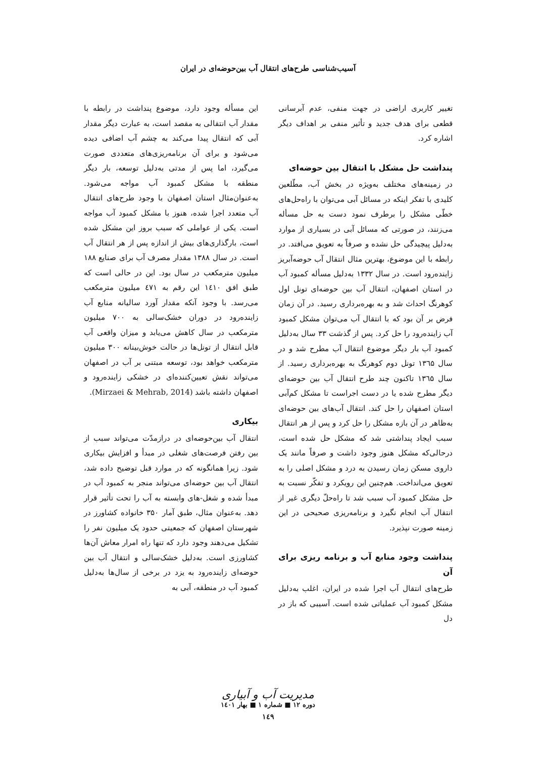آسیب‌شناسی طرح‌های انتقال آب بین‌حوضه‌ای در ایران
تغییر کاربری اراضی در جهت منفی، عدم آبرسانی قطعی برای هدف جدید و تأثیر منفی بر اهداف دیگر اشاره کرد.
پنداشت حل مشکل با انتقال بین حوضه‌ای
در زمینه‌های مختلف به‌ویژه در بخش آب، مطّلعین کلیدی با تفکر اینکه در مسائل آبی می‌توان با راه‌حل‌های خطّی مشکل را برطرف نمود دست به حل مسأله می‌زنند، در صورتی که مسائل آبی در بسیاری از موارد به‌دلیل پیچیدگی حل نشده و صرفاً به تعویق می‌افتد. در رابطه با این موضوع، بهترین مثال انتقال آب حوضه‌آبریز زاینده‌رود است. در سال ۱۳۳۲ به‌دلیل مسأله کمبود آب در استان اصفهان، انتقال آب بین حوضه‌ای تونل اول کوهرنگ احداث شد و به بهره‌برداری رسید. در آن زمان فرض بر آن بود که با انتقال آب می‌توان مشکل کمبود آب زاینده‌رود را حل کرد. پس از گذشت ۳۳ سال به‌دلیل کمبود آب بار دیگر موضوع انتقال آب مطرح شد و در سال ۱۳٦۵ تونل دوم کوهرنگ به بهره‌برداری رسید. از سال ۱۳٦۵ تاکنون چند طرح انتقال آب بین حوضه‌ای دیگر مطرح شده یا در دست اجراست تا مشکل کم‌آبی استان اصفهان را حل کند. انتقال آب‌های بین حوضه‌ای به‌ظاهر در آن بازه مشکل را حل کرد و پس از هر انتقال سبب ایجاد پنداشتی شد که مشکل حل شده است، درحالی‌که مشکل هنوز وجود داشت و صرفاً مانند یک داروی مسکن زمان رسیدن به درد و مشکل اصلی را به تعویق می‌انداخت. هم‌چنین این رویکرد و تفکّر نسبت به حل مشکل کمبود آب سبب شد تا راه‌حلّ دیگری غیر از انتقال آب انجام نگیرد و برنامه‌ریزی صحیحی در این زمینه صورت نپذیرد.
پنداشت وجود منابع آب و برنامه ریزی برای آن
طرح‌های انتقال آب اجرا شده در ایران، اغلب به‌دلیل مشکل کمبود آب عملیاتی شده است. آسیبی که باز در دل
این مسأله وجود دارد، موضوع پنداشت در رابطه با مقدار آب انتقالی به مقصد است، به عبارت دیگر مقدار آبی که انتقال پیدا می‌کند به چشم آب اضافی دیده می‌شود و برای آن برنامه‌ریزی‌های متعددی صورت می‌گیرد، اما پس از مدتی به‌دلیل توسعه، بار دیگر منطقه با مشکل کمبود آب مواجه می‌شود. به‌عنوان‌مثال استان اصفهان با وجود طرح‌های انتقال آب متعدد اجرا شده، هنوز با مشکل کمبود آب مواجه است. یکی از عواملی که سبب بروز این مشکل شده است، بارگذاری‌های بیش از اندازه پس از هر انتقال آب است. در سال ۱۳۸۸ مقدار مصرف آب برای صنایع ۱۸۸ میلیون مترمکعب در سال بود. این در حالی است که طبق افق ۱٤۱۰ این رقم به ٤۷۱ میلیون مترمکعب می‌رسد. با وجود آنکه مقدار آورد سالیانه منابع آب زاینده‌رود در دوران خشک‌سالی به ۷۰۰ میلیون مترمکعب در سال کاهش می‌یابد و میزان واقعی آب قابل انتقال از تونل‌ها در حالت خوش‌بینانه ۳۰۰ میلیون مترمکعب خواهد بود، توسعه مبتنی بر آب در اصفهان می‌تواند نقش تعیین‌کننده‌ای در خشکی زاینده‌رود و اصفهان داشته باشد (Mirzaei & Mehrab, 2014).
بیکاری
انتقال آب بین‌حوضه‌ای در درازمدّت می‌تواند سبب از بین رفتن فرصت‌های شغلی در مبدأ و افزایش بیکاری شود. زیرا همانگونه که در موارد قبل توضیح داده شد، انتقال آب بین حوضه‌ای می‌تواند منجر به کمبود آب در مبدأ شده و شغل-های وابسته به آب را تحت تأثیر قرار دهد. به‌عنوان مثال، طبق آمار ۳۵۰ خانواده کشاورز در شهرستان اصفهان که جمعیتی حدود یک میلیون نفر را تشکیل می‌دهند وجود دارد که تنها راه امرار معاش آن‌ها کشاورزی است. به‌دلیل خشک‌سالی و انتقال آب بین حوضه‌ای زاینده‌رود به یزد در برخی از سال‌ها به‌دلیل کمبود آب در منطقه، آبی به
مدیریت آب و آبیاری
دوره ۱۲ ■ شماره ۱ ■ بهار ۱٤۰۱
۱٤۹